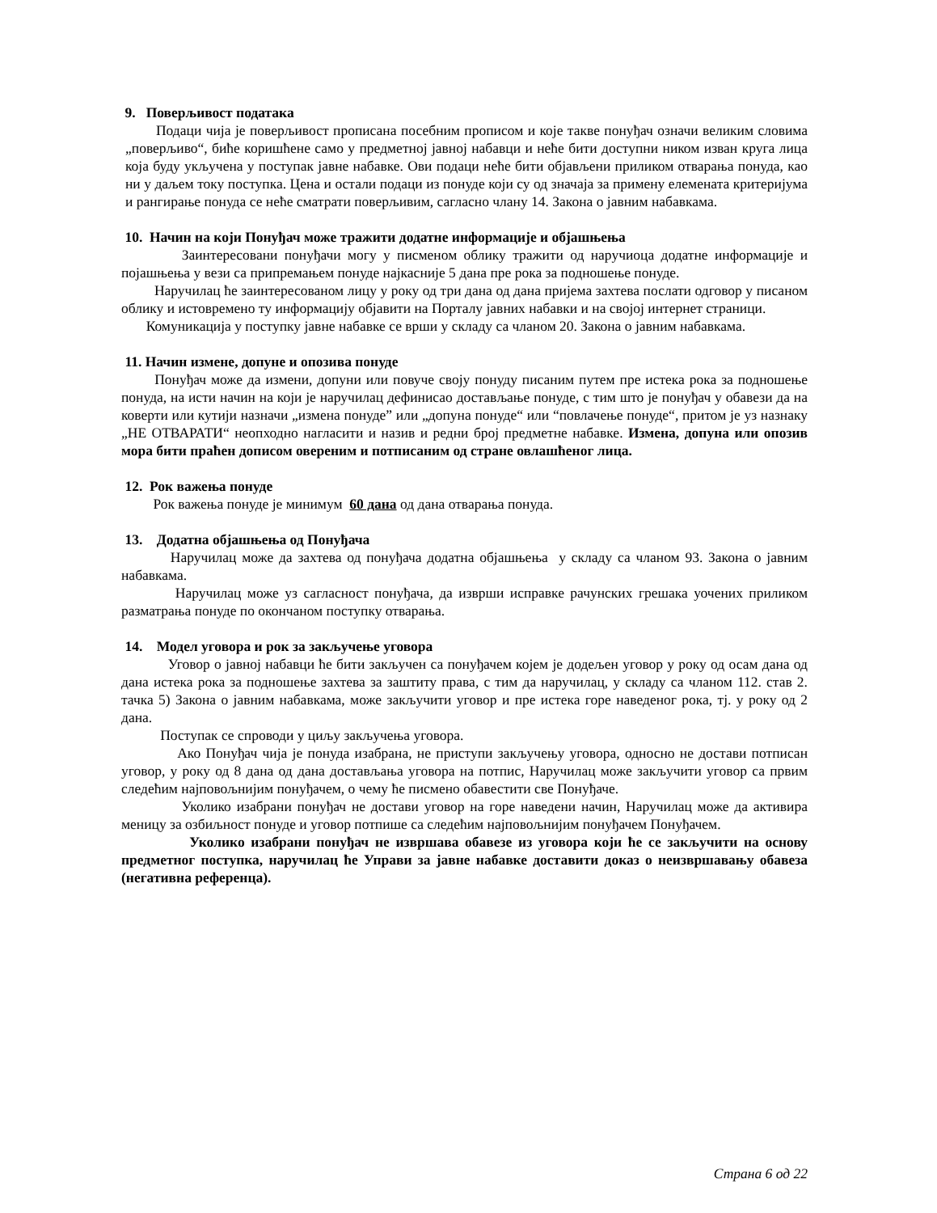9. Поверљивост података
Подаци чија је поверљивост прописана посебним прописом и које такве понуђач означи великим словима „поверљиво“, биће коришћене само у предметној јавној набавци и неће бити доступни ником изван круга лица која буду укључена у поступак јавне набавке. Ови подаци неће бити објављени приликом отварања понуда, као ни у даљем току поступка. Цена и остали подаци из понуде који су од значаја за примену елемената критеријума и рангирање понуда се неће сматрати поверљивим, сагласно члану 14. Закона о јавним набавкама.
10. Начин на који Понуђач може тражити додатне информације и објашњења
Заинтересовани понуђачи могу у писменом облику тражити од наручиоца додатне информације и појашњења у вези са припремањем понуде најкасније 5 дана пре рока за подношење понуде.
Наручилац ће заинтересованом лицу у року од три дана од дана пријема захтева послати одговор у писаном облику и истовремено ту информацију објавити на Порталу јавних набавки и на својој интернет страници.
Комуникација у поступку јавне набавке се врши у складу са чланом 20. Закона о јавним набавкама.
11. Начин измене, допуне и опозива понуде
Понуђач може да измени, допуни или повуче своју понуду писаним путем пре истека рока за подношење понуда, на исти начин на који је наручилац дефинисао достављање понуде, с тим што је понуђач у обавези да на коверти или кутији назначи „измена понуде” или „допуна понуде“ или “повлачење понуде“, притом је уз назнаку „НЕ ОТВАРАТИ“ неопходно нагласити и назив и редни број предметне набавке. Измена, допуна или опозив мора бити праћен дописом овереним и потписаним од стране овлашћеног лица.
12. Рок важења понуде
Рок важења понуде је минимум 60 дана од дана отварања понуда.
13. Додатна објашњења од Понуђача
Наручилац може да захтева од понуђача додатна објашњења у складу са чланом 93. Закона о јавним набавкама.
Наручилац може уз сагласност понуђача, да изврши исправке рачунских грешака уочених приликом разматрања понуде по окончаном поступку отварања.
14. Модел уговора и рок за закључење уговора
Уговор о јавној набавци ће бити закључен са понуђачем којем је додељен уговор у року од осам дана од дана истека рока за подношење захтева за заштиту права, с тим да наручилац, у складу са чланом 112. став 2. тачка 5) Закона о јавним набавкама, може закључити уговор и пре истека горе наведеног рока, тј. у року од 2 дана.
Поступак се спроводи у циљу закључења уговора.
Ако Понуђач чија је понуда изабрана, не приступи закључењу уговора, односно не достави потписан уговор, у року од 8 дана од дана достављања уговора на потпис, Наручилац може закључити уговор са првим следећим најповољнијим понуђачем, о чему ће писмено обавестити све Понуђаче.
Уколико изабрани понуђач не достави уговор на горе наведени начин, Наручилац може да активира меницу за озбиљност понуде и уговор потпише са следећим најповољнијим понуђачем Понуђачем.
Уколико изабрани понуђач не извршава обавезе из уговора који ће се закључити на основу предметног поступка, наручилац ће Управи за јавне набавке доставити доказ о неизвршавању обавеза (негативна референца).
Страна 6 од 22